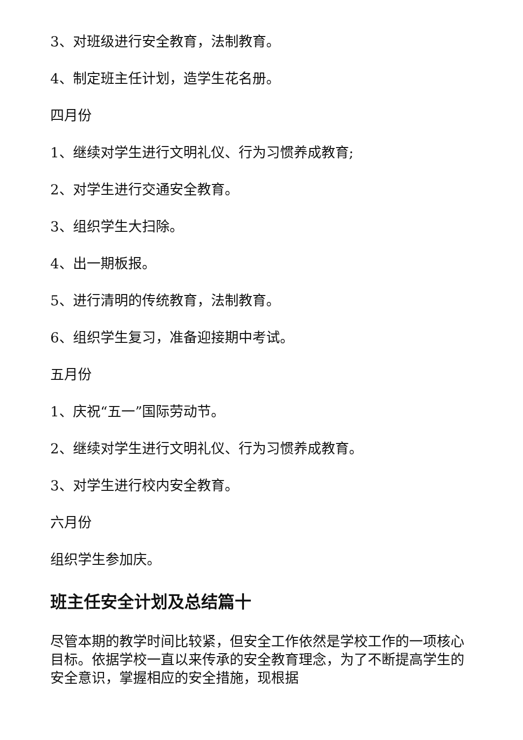3、对班级进行安全教育，法制教育。
4、制定班主任计划，造学生花名册。
四月份
1、继续对学生进行文明礼仪、行为习惯养成教育;
2、对学生进行交通安全教育。
3、组织学生大扫除。
4、出一期板报。
5、进行清明的传统教育，法制教育。
6、组织学生复习，准备迎接期中考试。
五月份
1、庆祝“五一”国际劳动节。
2、继续对学生进行文明礼仪、行为习惯养成教育。
3、对学生进行校内安全教育。
六月份
组织学生参加庆。
班主任安全计划及总结篇十
尽管本期的教学时间比较紧，但安全工作依然是学校工作的一项核心目标。依据学校一直以来传承的安全教育理念，为了不断提高学生的安全意识，掌握相应的安全措施，现根据